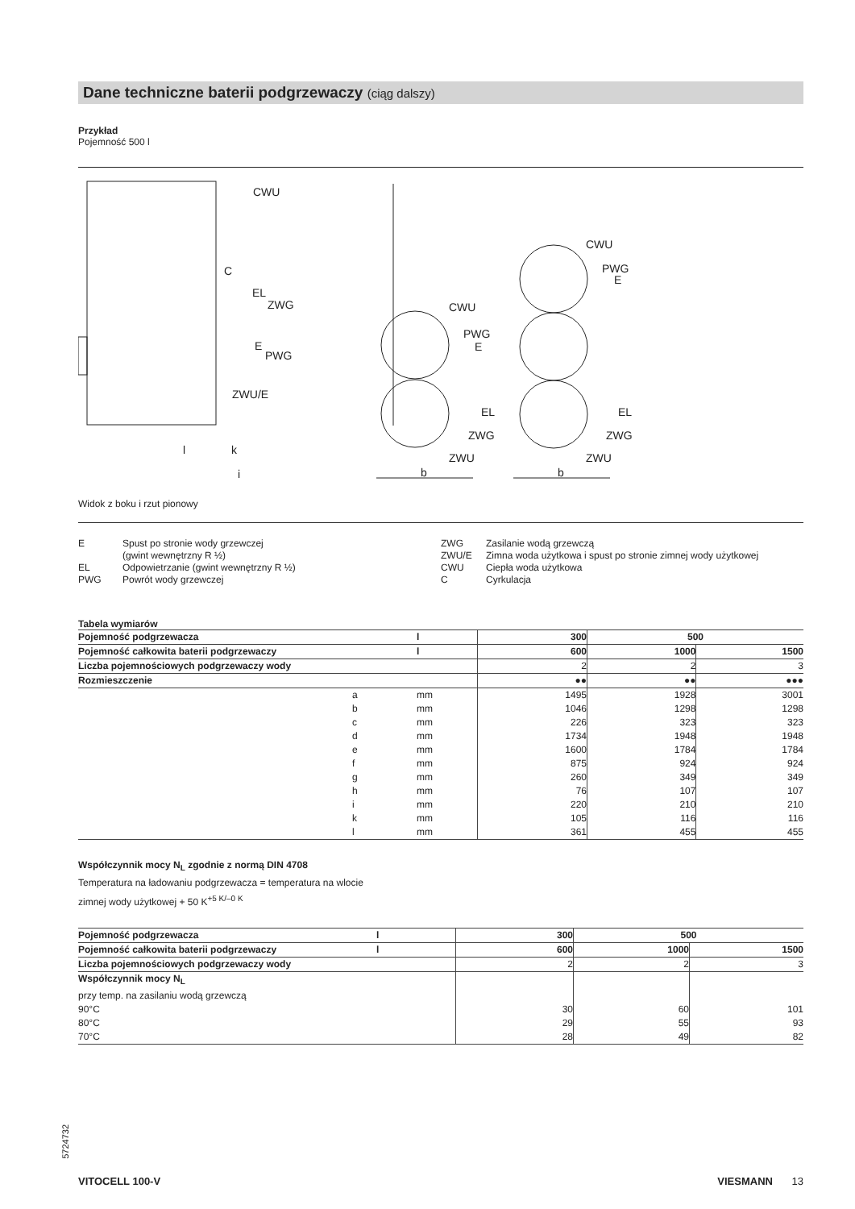Dane techniczne baterii podgrzewaczy (ciąg dalszy)
Przykład
Pojemność 500 l
CWU
C
EL
ZWG
E
PWG
ZWU/E
l
k
i
CWU
PWG
E
EL
ZWG
ZWU
b
CWU
PWG
E
EL
ZWG
ZWU
b
Widok z boku i rzut pionowy
| E | Spust po stronie wody grzewczej (gwint wewnętrzny R ½) |
| EL | Odpowietrzanie (gwint wewnętrzny R ½) |
| PWG | Powrót wody grzewczej |
| ZWG | Zasilanie wodą grzewczą |
| ZWU/E | Zimna woda użytkowa i spust po stronie zimnej wody użytkowej |
| CWU | Ciepła woda użytkowa |
| C | Cyrkulacja |
Tabela wymiarów
| Pojemność podgrzewacza | l | 300 | 500 | |
| --- | --- | --- | --- | --- |
| Pojemność całkowita baterii podgrzewaczy | l | 600 | 1000 | 1500 |
| Liczba pojemnościowych podgrzewaczy wody | | 2 | 2 | 3 |
| Rozmieszczenie | | ●● | ●● | ●●● |
| a | mm | 1495 | 1928 | 3001 |
| b | mm | 1046 | 1298 | 1298 |
| c | mm | 226 | 323 | 323 |
| d | mm | 1734 | 1948 | 1948 |
| e | mm | 1600 | 1784 | 1784 |
| f | mm | 875 | 924 | 924 |
| g | mm | 260 | 349 | 349 |
| h | mm | 76 | 107 | 107 |
| i | mm | 220 | 210 | 210 |
| k | mm | 105 | 116 | 116 |
| l | mm | 361 | 455 | 455 |
Współczynnik mocy N<sub>L</sub> zgodnie z normą DIN 4708
Temperatura na ładowaniu podgrzewacza = temperatura na wlocie
zimnej wody użytkowej + 50 K<sup>+5 K/–0 K</sup>
| Pojemność podgrzewacza | l | 300 | 500 | |
| --- | --- | --- | --- | --- |
| Pojemność całkowita baterii podgrzewaczy | l | 600 | 1000 | 1500 |
| Liczba pojemnościowych podgrzewaczy wody | | 2 | 2 | 3 |
| Współczynnik mocy N<sub>L</sub> | | | | |
| przy temp. na zasilaniu wodą grzewczą | | | | |
| 90°C | | 30 | 60 | 101 |
| 80°C | | 29 | 55 | 93 |
| 70°C | | 28 | 49 | 82 |
5724732
VITOCELL 100-V VIESMANN 13